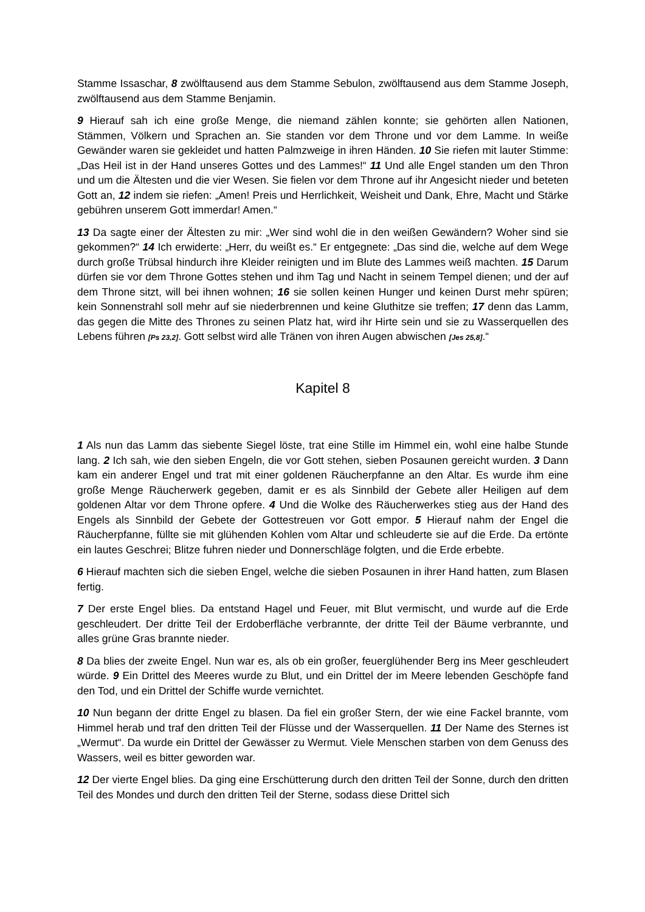Stamme Issaschar, 8 zwölftausend aus dem Stamme Sebulon, zwölftausend aus dem Stamme Joseph, zwölftausend aus dem Stamme Benjamin.
9 Hierauf sah ich eine große Menge, die niemand zählen konnte; sie gehörten allen Nationen, Stämmen, Völkern und Sprachen an. Sie standen vor dem Throne und vor dem Lamme. In weiße Gewänder waren sie gekleidet und hatten Palmzweige in ihren Händen. 10 Sie riefen mit lauter Stimme: „Das Heil ist in der Hand unseres Gottes und des Lammes!“ 11 Und alle Engel standen um den Thron und um die Ältesten und die vier Wesen. Sie fielen vor dem Throne auf ihr Angesicht nieder und beteten Gott an, 12 indem sie riefen: „Amen! Preis und Herrlichkeit, Weisheit und Dank, Ehre, Macht und Stärke gebühren unserem Gott immerdar! Amen.“
13 Da sagte einer der Ältesten zu mir: „Wer sind wohl die in den weißen Gewändern? Woher sind sie gekommen?“ 14 Ich erwiderte: „Herr, du weißt es.“ Er entgegnete: „Das sind die, welche auf dem Wege durch große Trübsal hindurch ihre Kleider reinigten und im Blute des Lammes weiß machten. 15 Darum dürfen sie vor dem Throne Gottes stehen und ihm Tag und Nacht in seinem Tempel dienen; und der auf dem Throne sitzt, will bei ihnen wohnen; 16 sie sollen keinen Hunger und keinen Durst mehr spüren; kein Sonnenstrahl soll mehr auf sie niederbrennen und keine Gluthitze sie treffen; 17 denn das Lamm, das gegen die Mitte des Thrones zu seinen Platz hat, wird ihr Hirte sein und sie zu Wasserquellen des Lebens führen [Ps 23,2]. Gott selbst wird alle Tränen von ihren Augen abwischen [Jes 25,8].“
Kapitel 8
1 Als nun das Lamm das siebente Siegel löste, trat eine Stille im Himmel ein, wohl eine halbe Stunde lang. 2 Ich sah, wie den sieben Engeln, die vor Gott stehen, sieben Posaunen gereicht wurden. 3 Dann kam ein anderer Engel und trat mit einer goldenen Räucherpfanne an den Altar. Es wurde ihm eine große Menge Räucherwerk gegeben, damit er es als Sinnbild der Gebete aller Heiligen auf dem goldenen Altar vor dem Throne opfere. 4 Und die Wolke des Räucherwerkes stieg aus der Hand des Engels als Sinnbild der Gebete der Gottestreuen vor Gott empor. 5 Hierauf nahm der Engel die Räucherpfanne, füllte sie mit glühenden Kohlen vom Altar und schleuderte sie auf die Erde. Da ertönte ein lautes Geschrei; Blitze fuhren nieder und Donnerschläge folgten, und die Erde erbebte.
6 Hierauf machten sich die sieben Engel, welche die sieben Posaunen in ihrer Hand hatten, zum Blasen fertig.
7 Der erste Engel blies. Da entstand Hagel und Feuer, mit Blut vermischt, und wurde auf die Erde geschleudert. Der dritte Teil der Erdoberfläche verbrannte, der dritte Teil der Bäume verbrannte, und alles grüne Gras brannte nieder.
8 Da blies der zweite Engel. Nun war es, als ob ein großer, feuerglühender Berg ins Meer geschleudert würde. 9 Ein Drittel des Meeres wurde zu Blut, und ein Drittel der im Meere lebenden Geschöpfe fand den Tod, und ein Drittel der Schiffe wurde vernichtet.
10 Nun begann der dritte Engel zu blasen. Da fiel ein großer Stern, der wie eine Fackel brannte, vom Himmel herab und traf den dritten Teil der Flüsse und der Wasserquellen. 11 Der Name des Sternes ist „Wermut“. Da wurde ein Drittel der Gewässer zu Wermut. Viele Menschen starben von dem Genuss des Wassers, weil es bitter geworden war.
12 Der vierte Engel blies. Da ging eine Erschütterung durch den dritten Teil der Sonne, durch den dritten Teil des Mondes und durch den dritten Teil der Sterne, sodass diese Drittel sich